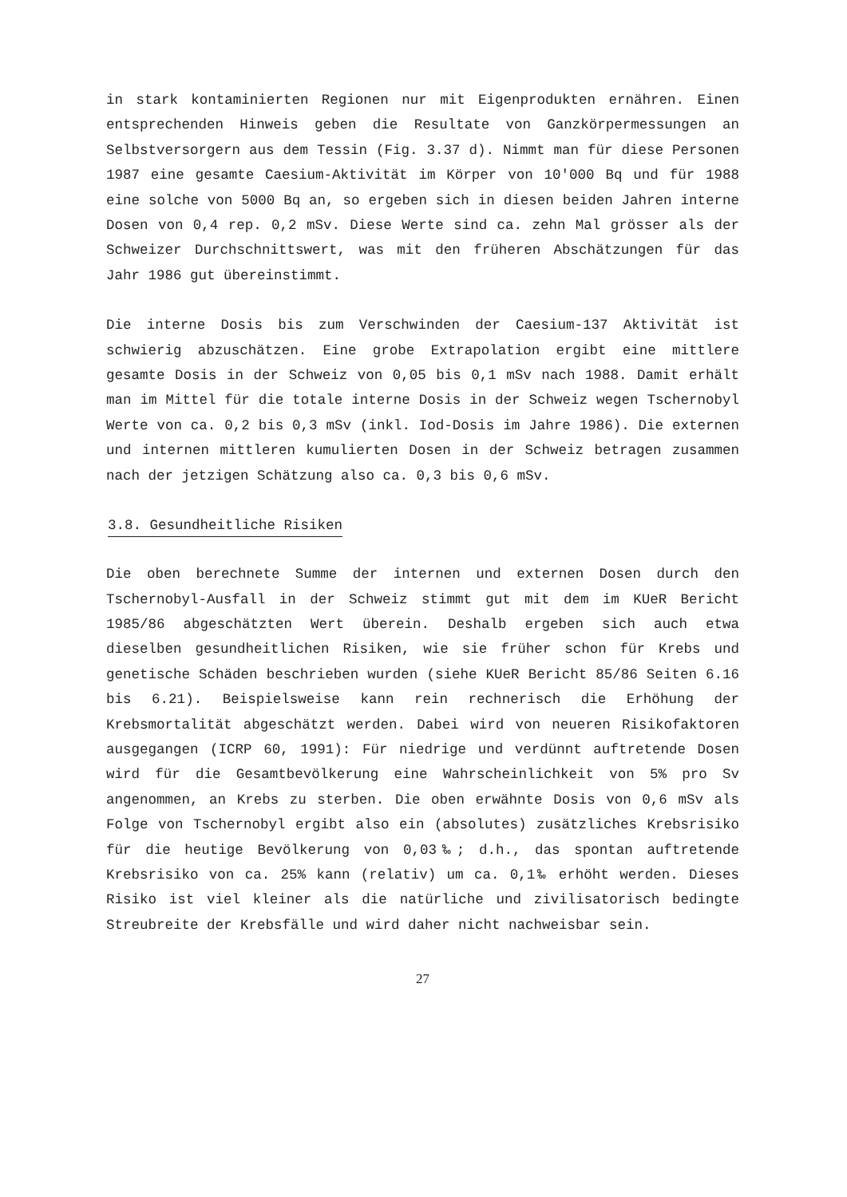in stark kontaminierten Regionen nur mit Eigenprodukten ernähren. Einen entsprechenden Hinweis geben die Resultate von Ganzkörpermessungen an Selbstversorgern aus dem Tessin (Fig. 3.37 d). Nimmt man für diese Personen 1987 eine gesamte Caesium-Aktivität im Körper von 10'000 Bq und für 1988 eine solche von 5000 Bq an, so ergeben sich in diesen beiden Jahren interne Dosen von 0,4 rep. 0,2 mSv. Diese Werte sind ca. zehn Mal grösser als der Schweizer Durchschnittswert, was mit den früheren Abschätzungen für das Jahr 1986 gut übereinstimmt.
Die interne Dosis bis zum Verschwinden der Caesium-137 Aktivität ist schwierig abzuschätzen. Eine grobe Extrapolation ergibt eine mittlere gesamte Dosis in der Schweiz von 0,05 bis 0,1 mSv nach 1988. Damit erhält man im Mittel für die totale interne Dosis in der Schweiz wegen Tschernobyl Werte von ca. 0,2 bis 0,3 mSv (inkl. Iod-Dosis im Jahre 1986). Die externen und internen mittleren kumulierten Dosen in der Schweiz betragen zusammen nach der jetzigen Schätzung also ca. 0,3 bis 0,6 mSv.
3.8. Gesundheitliche Risiken
Die oben berechnete Summe der internen und externen Dosen durch den Tschernobyl-Ausfall in der Schweiz stimmt gut mit dem im KUeR Bericht 1985/86 abgeschätzten Wert überein. Deshalb ergeben sich auch etwa dieselben gesundheitlichen Risiken, wie sie früher schon für Krebs und genetische Schäden beschrieben wurden (siehe KUeR Bericht 85/86 Seiten 6.16 bis 6.21). Beispielsweise kann rein rechnerisch die Erhöhung der Krebsmortalität abgeschätzt werden. Dabei wird von neueren Risikofaktoren ausgegangen (ICRP 60, 1991): Für niedrige und verdünnt auftretende Dosen wird für die Gesamtbevölkerung eine Wahrscheinlichkeit von 5% pro Sv angenommen, an Krebs zu sterben. Die oben erwähnte Dosis von 0,6 mSv als Folge von Tschernobyl ergibt also ein (absolutes) zusätzliches Krebsrisiko für die heutige Bevölkerung von 0,03‰; d.h., das spontan auftretende Krebsrisiko von ca. 25% kann (relativ) um ca. 0,1‰ erhöht werden. Dieses Risiko ist viel kleiner als die natürliche und zivilisatorisch bedingte Streubreite der Krebsfälle und wird daher nicht nachweisbar sein.
27